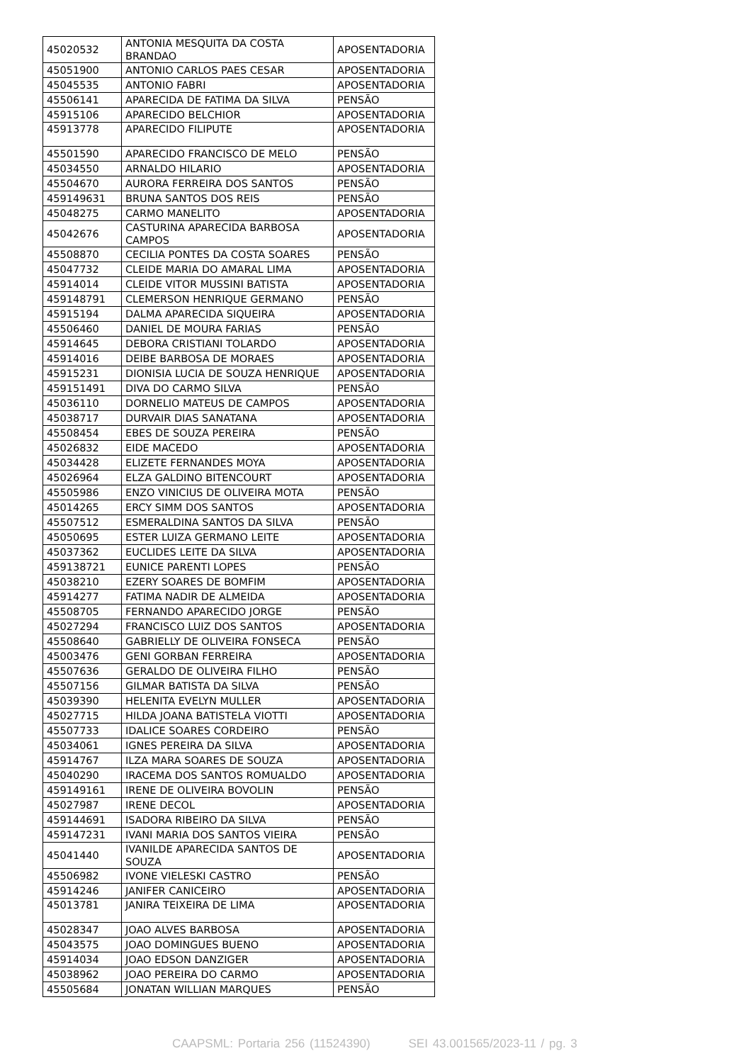| 45020532 | ANTONIA MESQUITA DA COSTA BRANDAO | APOSENTADORIA |
| 45051900 | ANTONIO CARLOS PAES CESAR | APOSENTADORIA |
| 45045535 | ANTONIO FABRI | APOSENTADORIA |
| 45506141 | APARECIDA DE FATIMA DA SILVA | PENSÃO |
| 45915106 | APARECIDO BELCHIOR | APOSENTADORIA |
| 45913778 | APARECIDO FILIPUTE | APOSENTADORIA |
| 45501590 | APARECIDO FRANCISCO DE MELO | PENSÃO |
| 45034550 | ARNALDO HILARIO | APOSENTADORIA |
| 45504670 | AURORA FERREIRA DOS SANTOS | PENSÃO |
| 459149631 | BRUNA SANTOS DOS REIS | PENSÃO |
| 45048275 | CARMO MANELITO | APOSENTADORIA |
| 45042676 | CASTURINA APARECIDA BARBOSA CAMPOS | APOSENTADORIA |
| 45508870 | CECILIA PONTES DA COSTA SOARES | PENSÃO |
| 45047732 | CLEIDE MARIA DO AMARAL LIMA | APOSENTADORIA |
| 45914014 | CLEIDE VITOR MUSSINI BATISTA | APOSENTADORIA |
| 459148791 | CLEMERSON HENRIQUE GERMANO | PENSÃO |
| 45915194 | DALMA APARECIDA SIQUEIRA | APOSENTADORIA |
| 45506460 | DANIEL DE MOURA FARIAS | PENSÃO |
| 45914645 | DEBORA CRISTIANI TOLARDO | APOSENTADORIA |
| 45914016 | DEIBE BARBOSA DE MORAES | APOSENTADORIA |
| 45915231 | DIONISIA LUCIA DE SOUZA HENRIQUE | APOSENTADORIA |
| 459151491 | DIVA DO CARMO SILVA | PENSÃO |
| 45036110 | DORNELIO MATEUS DE CAMPOS | APOSENTADORIA |
| 45038717 | DURVAIR DIAS SANATANA | APOSENTADORIA |
| 45508454 | EBES DE SOUZA PEREIRA | PENSÃO |
| 45026832 | EIDE MACEDO | APOSENTADORIA |
| 45034428 | ELIZETE FERNANDES MOYA | APOSENTADORIA |
| 45026964 | ELZA GALDINO BITENCOURT | APOSENTADORIA |
| 45505986 | ENZO VINICIUS DE OLIVEIRA MOTA | PENSÃO |
| 45014265 | ERCY SIMM DOS SANTOS | APOSENTADORIA |
| 45507512 | ESMERALDINA SANTOS DA SILVA | PENSÃO |
| 45050695 | ESTER LUIZA GERMANO LEITE | APOSENTADORIA |
| 45037362 | EUCLIDES LEITE DA SILVA | APOSENTADORIA |
| 459138721 | EUNICE PARENTI LOPES | PENSÃO |
| 45038210 | EZERY SOARES DE BOMFIM | APOSENTADORIA |
| 45914277 | FATIMA NADIR DE ALMEIDA | APOSENTADORIA |
| 45508705 | FERNANDO APARECIDO JORGE | PENSÃO |
| 45027294 | FRANCISCO LUIZ DOS SANTOS | APOSENTADORIA |
| 45508640 | GABRIELLY DE OLIVEIRA FONSECA | PENSÃO |
| 45003476 | GENI GORBAN FERREIRA | APOSENTADORIA |
| 45507636 | GERALDO DE OLIVEIRA FILHO | PENSÃO |
| 45507156 | GILMAR BATISTA DA SILVA | PENSÃO |
| 45039390 | HELENITA EVELYN MULLER | APOSENTADORIA |
| 45027715 | HILDA JOANA BATISTELA VIOTTI | APOSENTADORIA |
| 45507733 | IDALICE SOARES CORDEIRO | PENSÃO |
| 45034061 | IGNES PEREIRA DA SILVA | APOSENTADORIA |
| 45914767 | ILZA MARA SOARES DE SOUZA | APOSENTADORIA |
| 45040290 | IRACEMA DOS SANTOS ROMUALDO | APOSENTADORIA |
| 459149161 | IRENE DE OLIVEIRA BOVOLIN | PENSÃO |
| 45027987 | IRENE DECOL | APOSENTADORIA |
| 459144691 | ISADORA RIBEIRO DA SILVA | PENSÃO |
| 459147231 | IVANI MARIA DOS SANTOS VIEIRA | PENSÃO |
| 45041440 | IVANILDE APARECIDA SANTOS DE SOUZA | APOSENTADORIA |
| 45506982 | IVONE VIELESKI CASTRO | PENSÃO |
| 45914246 | JANIFER CANICEIRO | APOSENTADORIA |
| 45013781 | JANIRA TEIXEIRA DE LIMA | APOSENTADORIA |
| 45028347 | JOAO ALVES BARBOSA | APOSENTADORIA |
| 45043575 | JOAO DOMINGUES BUENO | APOSENTADORIA |
| 45914034 | JOAO EDSON DANZIGER | APOSENTADORIA |
| 45038962 | JOAO PEREIRA DO CARMO | APOSENTADORIA |
| 45505684 | JONATAN WILLIAN MARQUES | PENSÃO |
CAAPSML: Portaria 256 (11524390) SEI 43.001565/2023-11 / pg. 3